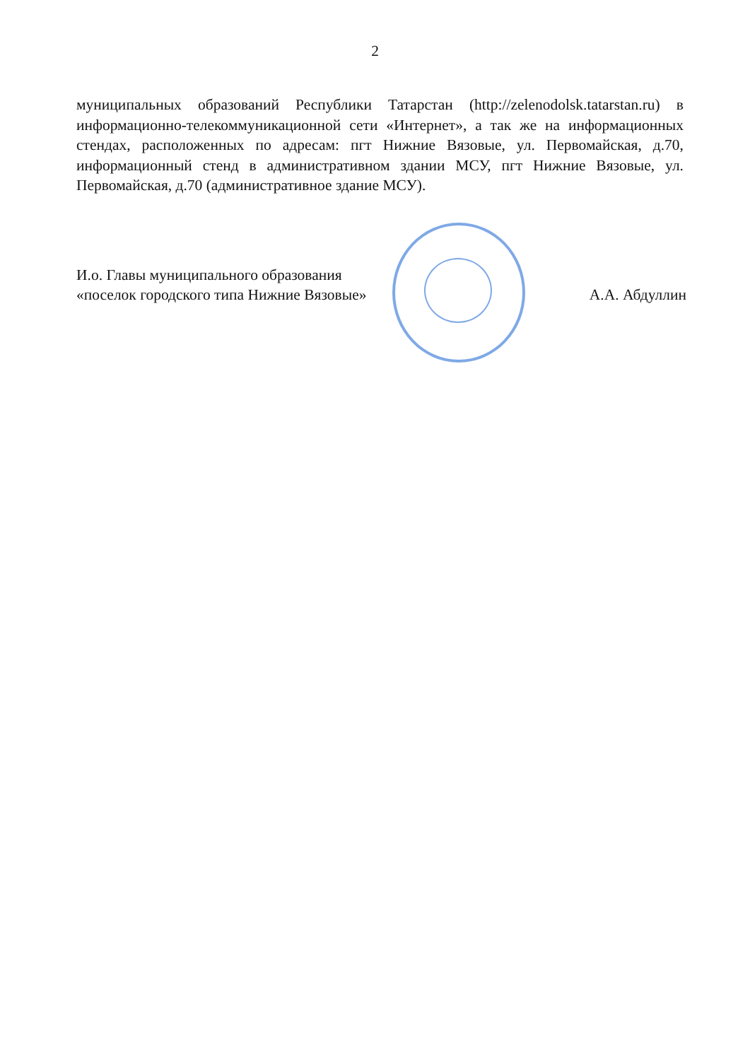2
муниципальных образований Республики Татарстан (http://zelenodolsk.tatarstan.ru) в информационно-телекоммуникационной сети «Интернет», а так же на информационных стендах, расположенных по адресам: пгт Нижние Вязовые, ул. Первомайская, д.70, информационный стенд в административном здании МСУ, пгт Нижние Вязовые, ул. Первомайская, д.70 (административное здание МСУ).
И.о. Главы муниципального образования
«поселок городского типа Нижние Вязовые»
А.А. Абдуллин